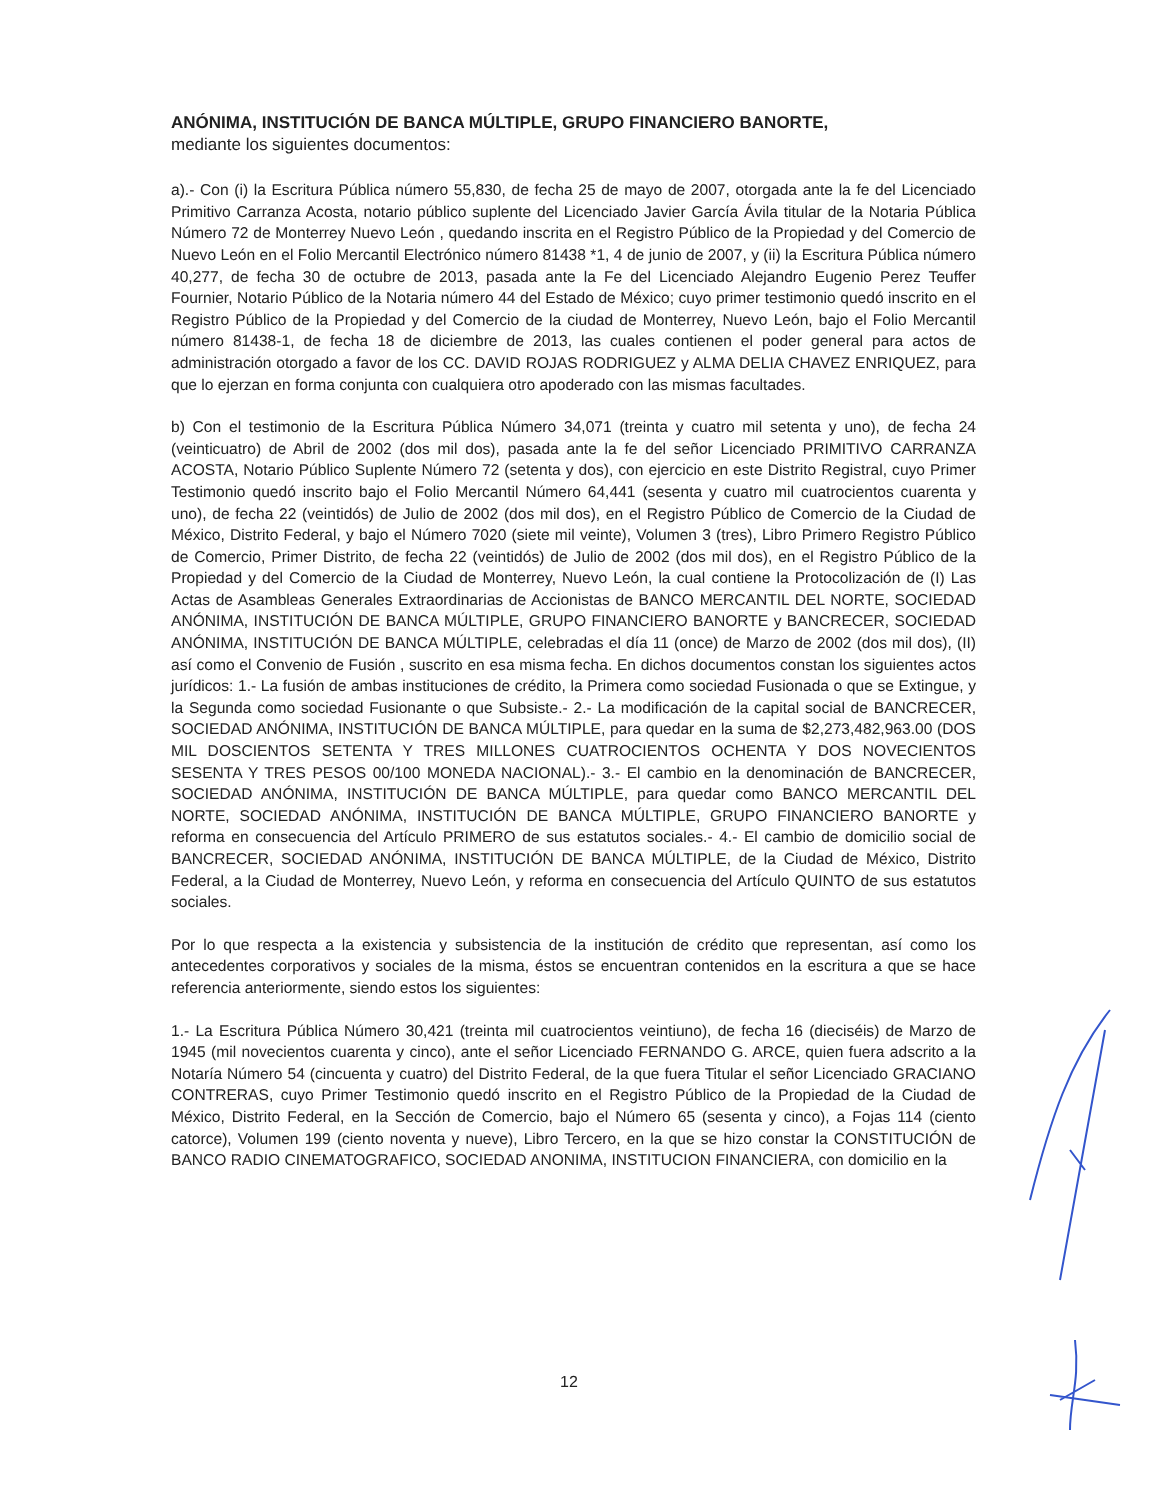ANÓNIMA, INSTITUCIÓN DE BANCA MÚLTIPLE, GRUPO FINANCIERO BANORTE,
mediante los siguientes documentos:
a).- Con (i) la Escritura Pública número 55,830, de fecha 25 de mayo de 2007, otorgada ante la fe del Licenciado Primitivo Carranza Acosta, notario público suplente del Licenciado Javier García Ávila titular de la Notaria Pública Número 72 de Monterrey Nuevo León , quedando inscrita en el Registro Público de la Propiedad y del Comercio de Nuevo León en el Folio Mercantil Electrónico número 81438 *1, 4 de junio de 2007, y (ii) la Escritura Pública número 40,277, de fecha 30 de octubre de 2013, pasada ante la Fe del Licenciado Alejandro Eugenio Perez Teuffer Fournier, Notario Público de la Notaria número 44 del Estado de México; cuyo primer testimonio quedó inscrito en el Registro Público de la Propiedad y del Comercio de la ciudad de Monterrey, Nuevo León, bajo el Folio Mercantil número 81438-1, de fecha 18 de diciembre de 2013, las cuales contienen el poder general para actos de administración otorgado a favor de los CC. DAVID ROJAS RODRIGUEZ y ALMA DELIA CHAVEZ ENRIQUEZ, para que lo ejerzan en forma conjunta con cualquiera otro apoderado con las mismas facultades.
b) Con el testimonio de la Escritura Pública Número 34,071 (treinta y cuatro mil setenta y uno), de fecha 24 (veinticuatro) de Abril de 2002 (dos mil dos), pasada ante la fe del señor Licenciado PRIMITIVO CARRANZA ACOSTA, Notario Público Suplente Número 72 (setenta y dos), con ejercicio en este Distrito Registral, cuyo Primer Testimonio quedó inscrito bajo el Folio Mercantil Número 64,441 (sesenta y cuatro mil cuatrocientos cuarenta y uno), de fecha 22 (veintidós) de Julio de 2002 (dos mil dos), en el Registro Público de Comercio de la Ciudad de México, Distrito Federal, y bajo el Número 7020 (siete mil veinte), Volumen 3 (tres), Libro Primero Registro Público de Comercio, Primer Distrito, de fecha 22 (veintidós) de Julio de 2002 (dos mil dos), en el Registro Público de la Propiedad y del Comercio de la Ciudad de Monterrey, Nuevo León, la cual contiene la Protocolización de (I) Las Actas de Asambleas Generales Extraordinarias de Accionistas de BANCO MERCANTIL DEL NORTE, SOCIEDAD ANÓNIMA, INSTITUCIÓN DE BANCA MÚLTIPLE, GRUPO FINANCIERO BANORTE y BANCRECER, SOCIEDAD ANÓNIMA, INSTITUCIÓN DE BANCA MÚLTIPLE, celebradas el día 11 (once) de Marzo de 2002 (dos mil dos), (II) así como el Convenio de Fusión , suscrito en esa misma fecha. En dichos documentos constan los siguientes actos jurídicos: 1.- La fusión de ambas instituciones de crédito, la Primera como sociedad Fusionada o que se Extingue, y la Segunda como sociedad Fusionante o que Subsiste.- 2.- La modificación de la capital social de BANCRECER, SOCIEDAD ANÓNIMA, INSTITUCIÓN DE BANCA MÚLTIPLE, para quedar en la suma de $2,273,482,963.00 (DOS MIL DOSCIENTOS SETENTA Y TRES MILLONES CUATROCIENTOS OCHENTA Y DOS NOVECIENTOS SESENTA Y TRES PESOS 00/100 MONEDA NACIONAL).- 3.- El cambio en la denominación de BANCRECER, SOCIEDAD ANÓNIMA, INSTITUCIÓN DE BANCA MÚLTIPLE, para quedar como BANCO MERCANTIL DEL NORTE, SOCIEDAD ANÓNIMA, INSTITUCIÓN DE BANCA MÚLTIPLE, GRUPO FINANCIERO BANORTE y reforma en consecuencia del Artículo PRIMERO de sus estatutos sociales.- 4.- El cambio de domicilio social de BANCRECER, SOCIEDAD ANÓNIMA, INSTITUCIÓN DE BANCA MÚLTIPLE, de la Ciudad de México, Distrito Federal, a la Ciudad de Monterrey, Nuevo León, y reforma en consecuencia del Artículo QUINTO de sus estatutos sociales.
Por lo que respecta a la existencia y subsistencia de la institución de crédito que representan, así como los antecedentes corporativos y sociales de la misma, éstos se encuentran contenidos en la escritura a que se hace referencia anteriormente, siendo estos los siguientes:
1.- La Escritura Pública Número 30,421 (treinta mil cuatrocientos veintiuno), de fecha 16 (dieciséis) de Marzo de 1945 (mil novecientos cuarenta y cinco), ante el señor Licenciado FERNANDO G. ARCE, quien fuera adscrito a la Notaría Número 54 (cincuenta y cuatro) del Distrito Federal, de la que fuera Titular el señor Licenciado GRACIANO CONTRERAS, cuyo Primer Testimonio quedó inscrito en el Registro Público de la Propiedad de la Ciudad de México, Distrito Federal, en la Sección de Comercio, bajo el Número 65 (sesenta y cinco), a Fojas 114 (ciento catorce), Volumen 199 (ciento noventa y nueve), Libro Tercero, en la que se hizo constar la CONSTITUCIÓN de BANCO RADIO CINEMATOGRAFICO, SOCIEDAD ANONIMA, INSTITUCION FINANCIERA, con domicilio en la
12